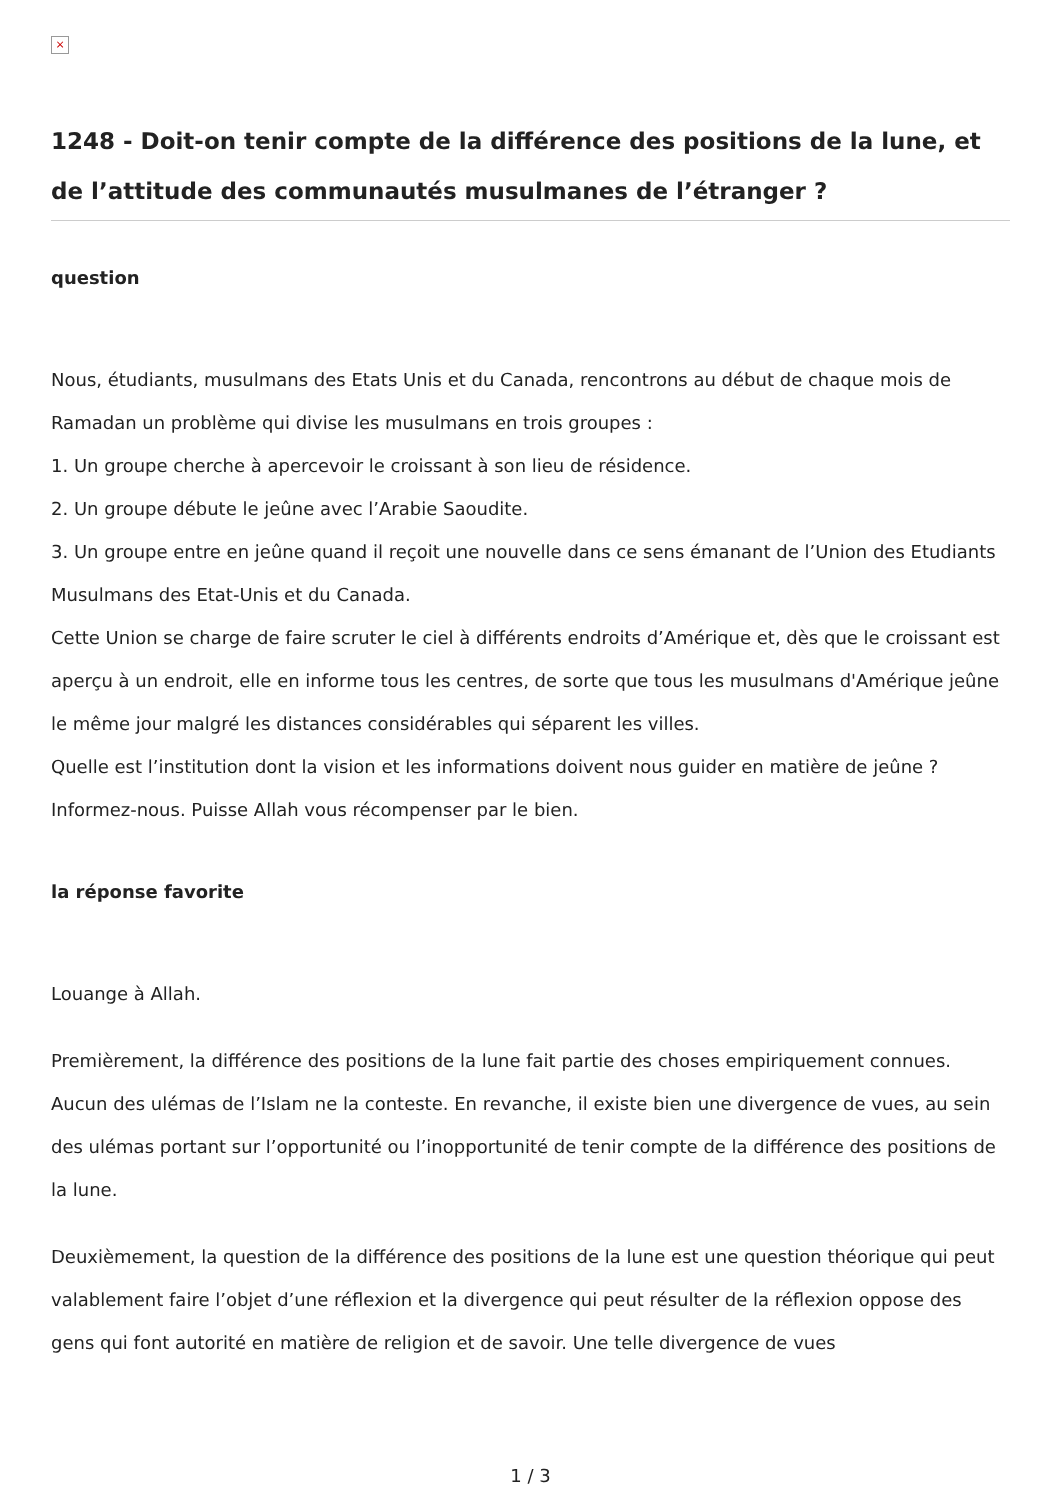×
1248 - Doit-on tenir compte de la différence des positions de la lune, et de l’attitude des communautés musulmanes de l’étranger ?
question
Nous, étudiants, musulmans des Etats Unis et du Canada, rencontrons au début de chaque mois de Ramadan un problème qui divise les musulmans en trois groupes :
1. Un groupe cherche à apercevoir le croissant à son lieu de résidence.
2. Un groupe débute le jeûne avec l’Arabie Saoudite.
3. Un groupe entre en jeûne quand il reçoit une nouvelle dans ce sens émanant de l’Union des Etudiants Musulmans des Etat-Unis et du Canada.
Cette Union se charge de faire scruter le ciel à différents endroits d’Amérique et, dès que le croissant est aperçu à un endroit, elle en informe tous les centres, de sorte que tous les musulmans d'Amérique jeûne le même jour malgré les distances considérables qui séparent les villes.
Quelle est l’institution dont la vision et les informations doivent nous guider en matière de jeûne ? Informez-nous. Puisse Allah vous récompenser par le bien.
la réponse favorite
Louange à Allah.
Premièrement, la différence des positions de la lune fait partie des choses empiriquement connues. Aucun des ulémas de l’Islam ne la conteste. En revanche, il existe bien une divergence de vues, au sein des ulémas portant sur l’opportunité ou l’inopportunité de tenir compte de la différence des positions de la lune.
Deuxièmement, la question de la différence des positions de la lune est une question théorique qui peut valablement faire l’objet d’une réflexion et la divergence qui peut résulter de la réflexion oppose des gens qui font autorité en matière de religion et de savoir. Une telle divergence de vues
1 / 3